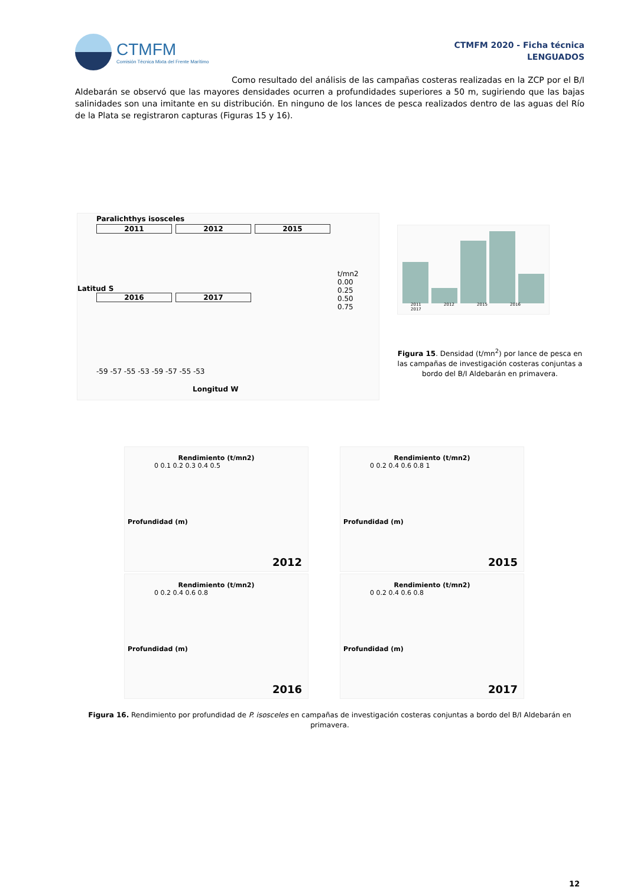CTMFM
Comisión Técnica Mixta del Frente Marítimo
CTMFM 2020 - Ficha técnica
LENGUADOS
Como resultado del análisis de las campañas costeras realizadas en la ZCP por el B/I Aldebarán se observó que las mayores densidades ocurren a profundidades superiores a 50 m, sugiriendo que las bajas salinidades son una imitante en su distribución. En ninguno de los lances de pesca realizados dentro de las aguas del Río de la Plata se registraron capturas (Figuras 15 y 16).
Paralichthys isosceles
2011 2012 2015
2016 2017
t/mn2
0.00
0.25
0.50
0.75
Latitud S
-59 -57 -55 -53 -59 -57 -55 -53
Longitud W
2011 2012 2015 2016 2017
Figura 15. Densidad (t/mn<sup>2</sup>) por lance de pesca en las campañas de investigación costeras conjuntas a bordo del B/I Aldebarán en primavera.
Rendimiento (t/mn2)
0 0.1 0.2 0.3 0.4 0.5
Profundidad (m)
2012
Rendimiento (t/mn2)
0 0.2 0.4 0.6 0.8 1
Profundidad (m)
2015
Rendimiento (t/mn2)
0 0.2 0.4 0.6 0.8
Profundidad (m)
2016
Rendimiento (t/mn2)
0 0.2 0.4 0.6 0.8
Profundidad (m)
2017
Figura 16. Rendimiento por profundidad de P. isosceles en campañas de investigación costeras conjuntas a bordo del B/I Aldebarán en primavera.
12